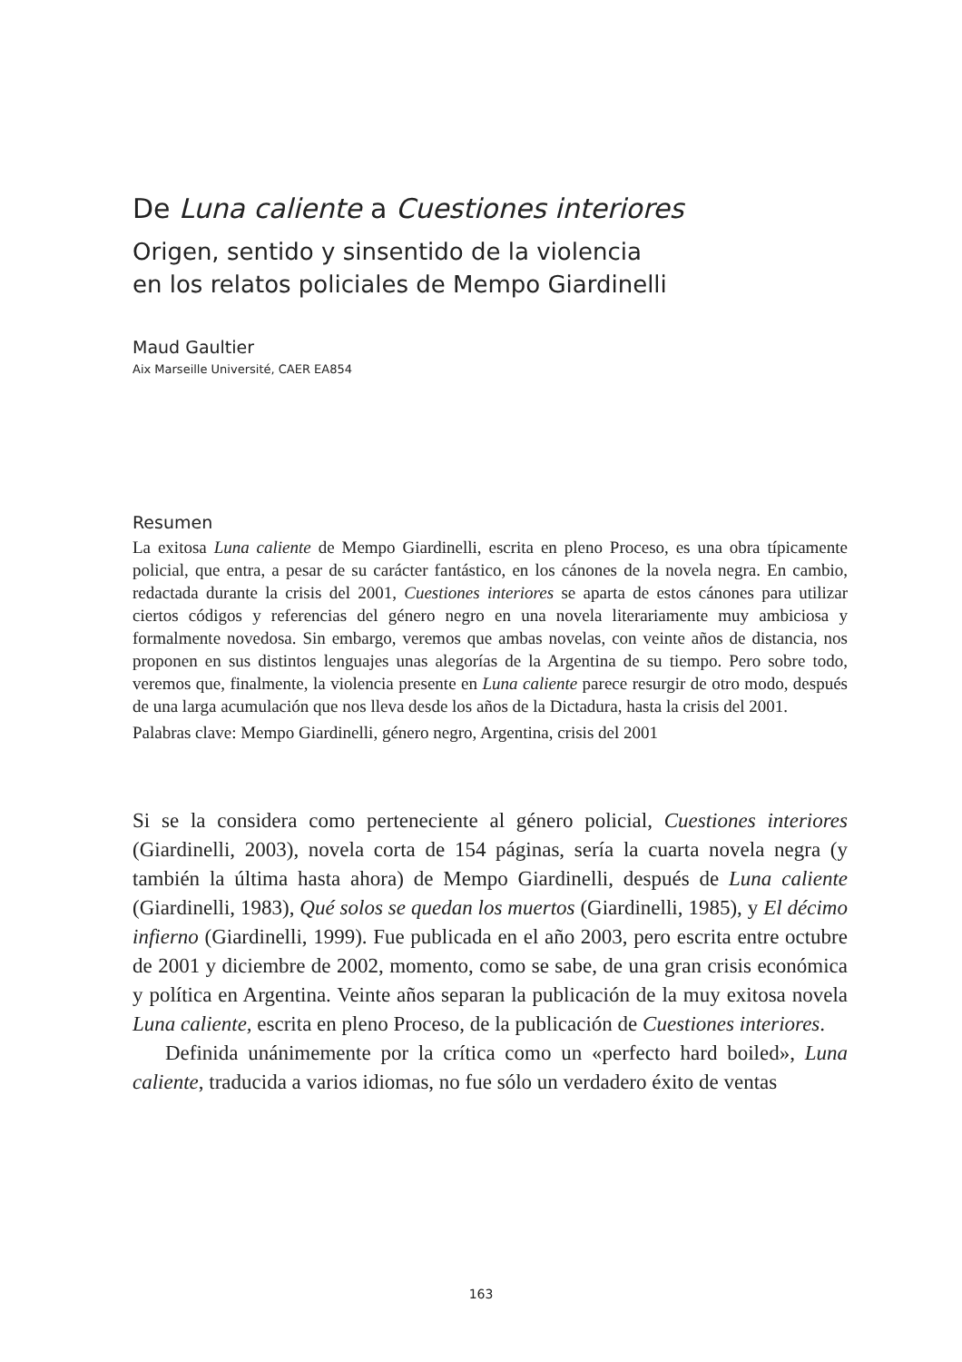De Luna caliente a Cuestiones interiores
Origen, sentido y sinsentido de la violencia
en los relatos policiales de Mempo Giardinelli
Maud Gaultier
Aix Marseille Université, CAER EA854
Resumen
La exitosa Luna caliente de Mempo Giardinelli, escrita en pleno Proceso, es una obra típicamente policial, que entra, a pesar de su carácter fantástico, en los cánones de la novela negra. En cambio, redactada durante la crisis del 2001, Cuestiones interiores se aparta de estos cánones para utilizar ciertos códigos y referencias del género negro en una novela literariamente muy ambiciosa y formalmente novedosa. Sin embargo, veremos que ambas novelas, con veinte años de distancia, nos proponen en sus distintos lenguajes unas alegorías de la Argentina de su tiempo. Pero sobre todo, veremos que, finalmente, la violencia presente en Luna caliente parece resurgir de otro modo, después de una larga acumulación que nos lleva desde los años de la Dictadura, hasta la crisis del 2001.
Palabras clave: Mempo Giardinelli, género negro, Argentina, crisis del 2001
Si se la considera como perteneciente al género policial, Cuestiones interiores (Giardinelli, 2003), novela corta de 154 páginas, sería la cuarta novela negra (y también la última hasta ahora) de Mempo Giardinelli, después de Luna caliente (Giardinelli, 1983), Qué solos se quedan los muertos (Giardinelli, 1985), y El décimo infierno (Giardinelli, 1999). Fue publicada en el año 2003, pero escrita entre octubre de 2001 y diciembre de 2002, momento, como se sabe, de una gran crisis económica y política en Argentina. Veinte años separan la publicación de la muy exitosa novela Luna caliente, escrita en pleno Proceso, de la publicación de Cuestiones interiores.
Definida unánimemente por la crítica como un «perfecto hard boiled», Luna caliente, traducida a varios idiomas, no fue sólo un verdadero éxito de ventas
163